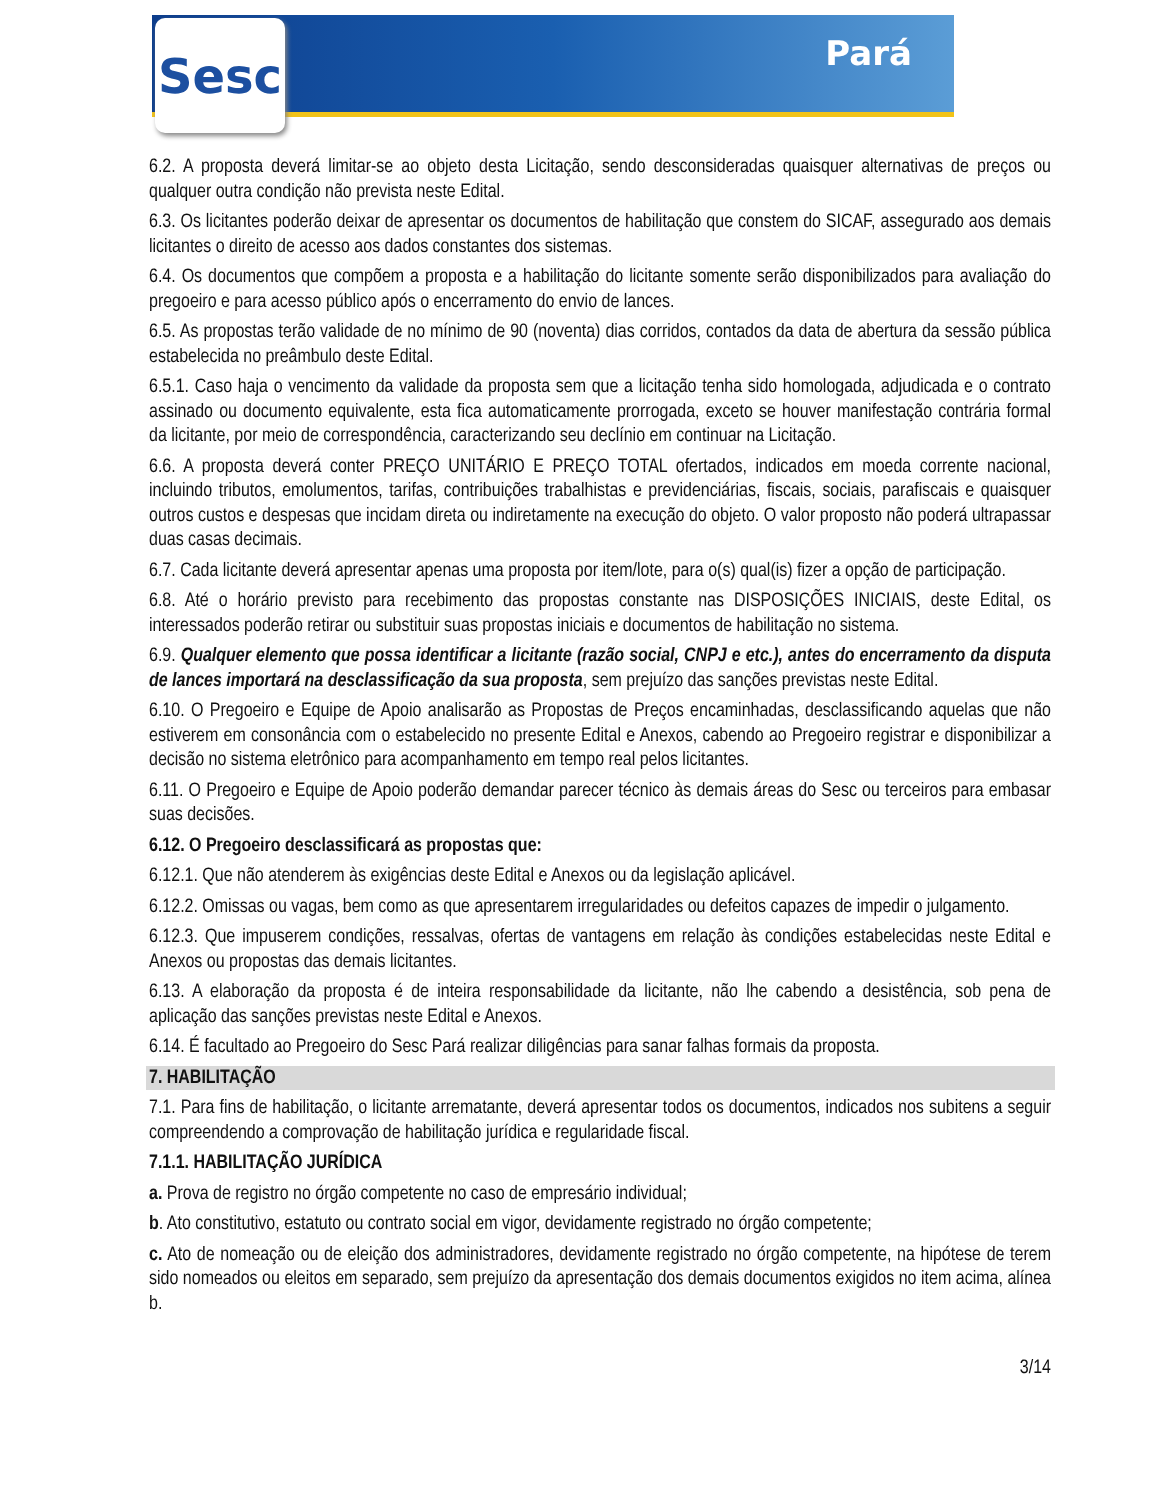Pará Sesc
6.2. A proposta deverá limitar-se ao objeto desta Licitação, sendo desconsideradas quaisquer alternativas de preços ou qualquer outra condição não prevista neste Edital.
6.3. Os licitantes poderão deixar de apresentar os documentos de habilitação que constem do SICAF, assegurado aos demais licitantes o direito de acesso aos dados constantes dos sistemas.
6.4. Os documentos que compõem a proposta e a habilitação do licitante somente serão disponibilizados para avaliação do pregoeiro e para acesso público após o encerramento do envio de lances.
6.5. As propostas terão validade de no mínimo de 90 (noventa) dias corridos, contados da data de abertura da sessão pública estabelecida no preâmbulo deste Edital.
6.5.1. Caso haja o vencimento da validade da proposta sem que a licitação tenha sido homologada, adjudicada e o contrato assinado ou documento equivalente, esta fica automaticamente prorrogada, exceto se houver manifestação contrária formal da licitante, por meio de correspondência, caracterizando seu declínio em continuar na Licitação.
6.6. A proposta deverá conter PREÇO UNITÁRIO E PREÇO TOTAL ofertados, indicados em moeda corrente nacional, incluindo tributos, emolumentos, tarifas, contribuições trabalhistas e previdenciárias, fiscais, sociais, parafiscais e quaisquer outros custos e despesas que incidam direta ou indiretamente na execução do objeto. O valor proposto não poderá ultrapassar duas casas decimais.
6.7. Cada licitante deverá apresentar apenas uma proposta por item/lote, para o(s) qual(is) fizer a opção de participação.
6.8. Até o horário previsto para recebimento das propostas constante nas DISPOSIÇÕES INICIAIS, deste Edital, os interessados poderão retirar ou substituir suas propostas iniciais e documentos de habilitação no sistema.
6.9. Qualquer elemento que possa identificar a licitante (razão social, CNPJ e etc.), antes do encerramento da disputa de lances importará na desclassificação da sua proposta, sem prejuízo das sanções previstas neste Edital.
6.10. O Pregoeiro e Equipe de Apoio analisarão as Propostas de Preços encaminhadas, desclassificando aquelas que não estiverem em consonância com o estabelecido no presente Edital e Anexos, cabendo ao Pregoeiro registrar e disponibilizar a decisão no sistema eletrônico para acompanhamento em tempo real pelos licitantes.
6.11. O Pregoeiro e Equipe de Apoio poderão demandar parecer técnico às demais áreas do Sesc ou terceiros para embasar suas decisões.
6.12. O Pregoeiro desclassificará as propostas que:
6.12.1. Que não atenderem às exigências deste Edital e Anexos ou da legislação aplicável.
6.12.2. Omissas ou vagas, bem como as que apresentarem irregularidades ou defeitos capazes de impedir o julgamento.
6.12.3. Que impuserem condições, ressalvas, ofertas de vantagens em relação às condições estabelecidas neste Edital e Anexos ou propostas das demais licitantes.
6.13. A elaboração da proposta é de inteira responsabilidade da licitante, não lhe cabendo a desistência, sob pena de aplicação das sanções previstas neste Edital e Anexos.
6.14. É facultado ao Pregoeiro do Sesc Pará realizar diligências para sanar falhas formais da proposta.
7. HABILITAÇÃO
7.1. Para fins de habilitação, o licitante arrematante, deverá apresentar todos os documentos, indicados nos subitens a seguir compreendendo a comprovação de habilitação jurídica e regularidade fiscal.
7.1.1. HABILITAÇÃO JURÍDICA
a. Prova de registro no órgão competente no caso de empresário individual;
b. Ato constitutivo, estatuto ou contrato social em vigor, devidamente registrado no órgão competente;
c. Ato de nomeação ou de eleição dos administradores, devidamente registrado no órgão competente, na hipótese de terem sido nomeados ou eleitos em separado, sem prejuízo da apresentação dos demais documentos exigidos no item acima, alínea b.
3/14